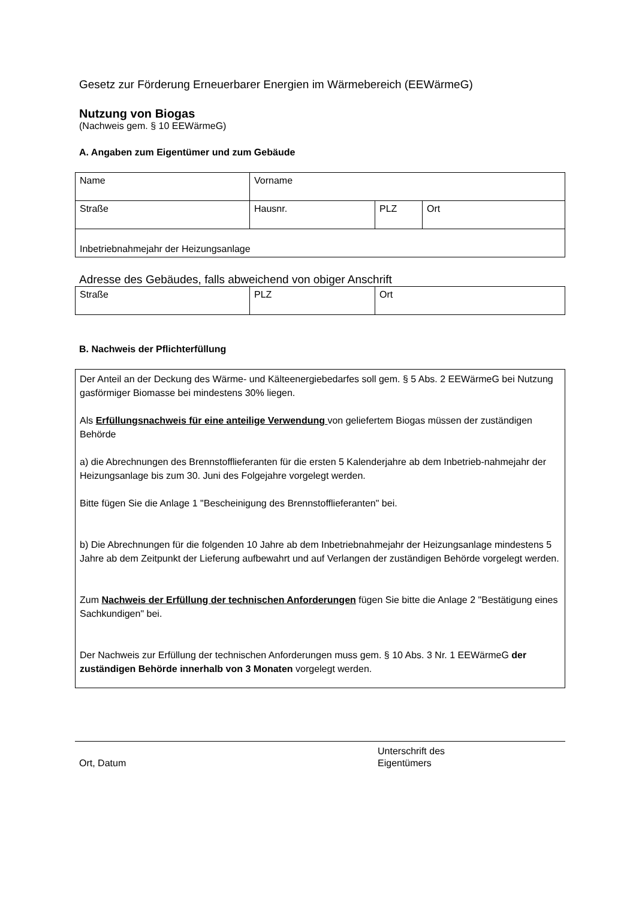Gesetz zur Förderung Erneuerbarer Energien im Wärmebereich (EEWärmeG)
Nutzung von Biogas
(Nachweis gem. § 10 EEWärmeG)
A. Angaben zum Eigentümer und zum Gebäude
| Name | Vorname | | |
| Straße | Hausnr. | PLZ | Ort |
| Inbetriebnahmejahr der Heizungsanlage | | | |
Adresse des Gebäudes, falls abweichend von obiger Anschrift
| Straße | PLZ | Ort |
B. Nachweis der Pflichterfüllung
Der Anteil an der Deckung des Wärme- und Kälteenergiebedarfes soll gem. § 5 Abs. 2 EEWärmeG bei Nutzung gasförmiger Biomasse bei mindestens 30% liegen.
Als Erfüllungsnachweis für eine anteilige Verwendung von geliefertem Biogas müssen der zuständigen Behörde
a) die Abrechnungen des Brennstofflieferanten für die ersten 5 Kalenderjahre ab dem Inbetrieb-nahmejahr der Heizungsanlage bis zum 30. Juni des Folgejahre vorgelegt werden.
Bitte fügen Sie die Anlage 1 "Bescheinigung des Brennstofflieferanten" bei.
b) Die Abrechnungen für die folgenden 10 Jahre ab dem Inbetriebnahmejahr der Heizungsanlage mindestens 5 Jahre ab dem Zeitpunkt der Lieferung aufbewahrt und auf Verlangen der zuständigen Behörde vorgelegt werden.
Zum Nachweis der Erfüllung der technischen Anforderungen fügen Sie bitte die Anlage 2 "Bestätigung eines Sachkundigen" bei.
Der Nachweis zur Erfüllung der technischen Anforderungen muss gem. § 10 Abs. 3 Nr. 1 EEWärmeG der zuständigen Behörde innerhalb von 3 Monaten vorgelegt werden.
Ort, Datum
Unterschrift des
Eigentümers